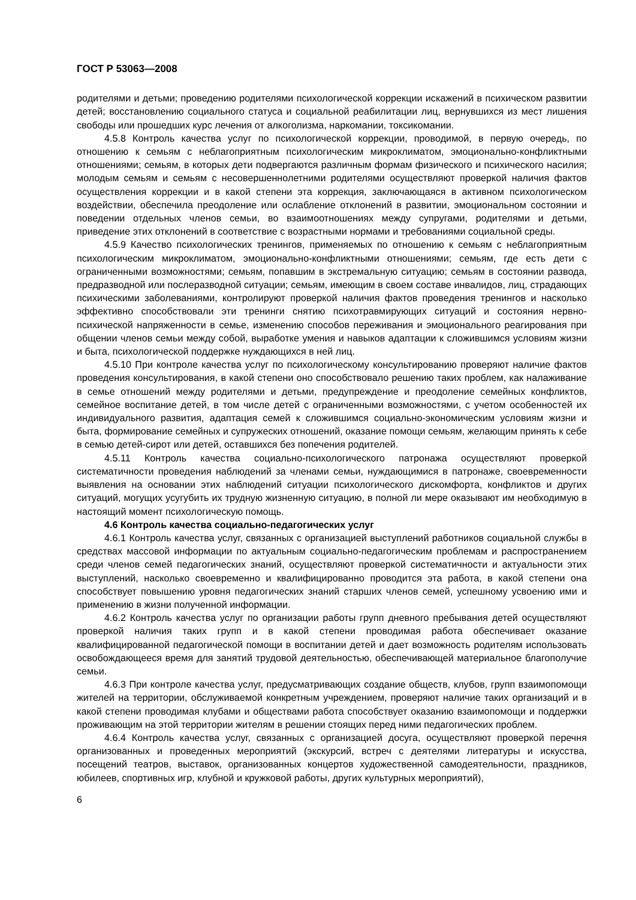ГОСТ Р 53063—2008
родителями и детьми; проведению родителями психологической коррекции искажений в психическом развитии детей; восстановлению социального статуса и социальной реабилитации лиц, вернувшихся из мест лишения свободы или прошедших курс лечения от алкоголизма, наркомании, токсикомании.
4.5.8 Контроль качества услуг по психологической коррекции, проводимой, в первую очередь, по отношению к семьям с неблагоприятным психологическим микроклиматом, эмоционально-конфликтными отношениями; семьям, в которых дети подвергаются различным формам физического и психического насилия; молодым семьям и семьям с несовершеннолетними родителями осуществляют проверкой наличия фактов осуществления коррекции и в какой степени эта коррекция, заключающаяся в активном психологическом воздействии, обеспечила преодоление или ослабление отклонений в развитии, эмоциональном состоянии и поведении отдельных членов семьи, во взаимоотношениях между супругами, родителями и детьми, приведение этих отклонений в соответствие с возрастными нормами и требованиями социальной среды.
4.5.9 Качество психологических тренингов, применяемых по отношению к семьям с неблагоприятным психологическим микроклиматом, эмоционально-конфликтными отношениями; семьям, где есть дети с ограниченными возможностями; семьям, попавшим в экстремальную ситуацию; семьям в состоянии развода, предразводной или послеразводной ситуации; семьям, имеющим в своем составе инвалидов, лиц, страдающих психическими заболеваниями, контролируют проверкой наличия фактов проведения тренингов и насколько эффективно способствовали эти тренинги снятию психотравмирующих ситуаций и состояния нервно-психической напряженности в семье, изменению способов переживания и эмоционального реагирования при общении членов семьи между собой, выработке умения и навыков адаптации к сложившимся условиям жизни и быта, психологической поддержке нуждающихся в ней лиц.
4.5.10 При контроле качества услуг по психологическому консультированию проверяют наличие фактов проведения консультирования, в какой степени оно способствовало решению таких проблем, как налаживание в семье отношений между родителями и детьми, предупреждение и преодоление семейных конфликтов, семейное воспитание детей, в том числе детей с ограниченными возможностями, с учетом особенностей их индивидуального развития, адаптация семей к сложившимся социально-экономическим условиям жизни и быта, формирование семейных и супружеских отношений, оказание помощи семьям, желающим принять к себе в семью детей-сирот или детей, оставшихся без попечения родителей.
4.5.11 Контроль качества социально-психологического патронажа осуществляют проверкой систематичности проведения наблюдений за членами семьи, нуждающимися в патронаже, своевременности выявления на основании этих наблюдений ситуации психологического дискомфорта, конфликтов и других ситуаций, могущих усугубить их трудную жизненную ситуацию, в полной ли мере оказывают им необходимую в настоящий момент психологическую помощь.
4.6 Контроль качества социально-педагогических услуг
4.6.1 Контроль качества услуг, связанных с организацией выступлений работников социальной службы в средствах массовой информации по актуальным социально-педагогическим проблемам и распространением среди членов семей педагогических знаний, осуществляют проверкой систематичности и актуальности этих выступлений, насколько своевременно и квалифицированно проводится эта работа, в какой степени она способствует повышению уровня педагогических знаний старших членов семей, успешному усвоению ими и применению в жизни полученной информации.
4.6.2 Контроль качества услуг по организации работы групп дневного пребывания детей осуществляют проверкой наличия таких групп и в какой степени проводимая работа обеспечивает оказание квалифицированной педагогической помощи в воспитании детей и дает возможность родителям использовать освобождающееся время для занятий трудовой деятельностью, обеспечивающей материальное благополучие семьи.
4.6.3 При контроле качества услуг, предусматривающих создание обществ, клубов, групп взаимопомощи жителей на территории, обслуживаемой конкретным учреждением, проверяют наличие таких организаций и в какой степени проводимая клубами и обществами работа способствует оказанию взаимопомощи и поддержки проживающим на этой территории жителям в решении стоящих перед ними педагогических проблем.
4.6.4 Контроль качества услуг, связанных с организацией досуга, осуществляют проверкой перечня организованных и проведенных мероприятий (экскурсий, встреч с деятелями литературы и искусства, посещений театров, выставок, организованных концертов художественной самодеятельности, праздников, юбилеев, спортивных игр, клубной и кружковой работы, других культурных мероприятий),
6